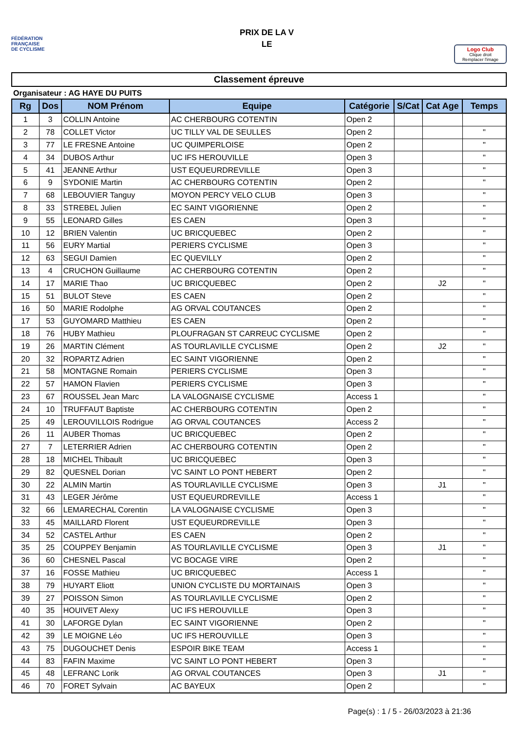FÉDÉRATION
FRANÇAISE
DE CYCLISME
PRIX DE LA V
LE
Logo Club
Clique droit
Remplacer l'image
Classement épreuve
Organisateur : AG HAYE DU PUITS
| Rg | Dos | NOM Prénom | Equipe | Catégorie | S/Cat | Cat Age | Temps |
| --- | --- | --- | --- | --- | --- | --- | --- |
| 1 | 3 | COLLIN Antoine | AC CHERBOURG COTENTIN | Open 2 | | | |
| 2 | 78 | COLLET Victor | UC TILLY VAL DE SEULLES | Open 2 | | | " |
| 3 | 77 | LE FRESNE Antoine | UC QUIMPERLOISE | Open 2 | | | " |
| 4 | 34 | DUBOS Arthur | UC IFS HEROUVILLE | Open 3 | | | " |
| 5 | 41 | JEANNE Arthur | UST EQUEURDREVILLE | Open 3 | | | " |
| 6 | 9 | SYDONIE Martin | AC CHERBOURG COTENTIN | Open 2 | | | " |
| 7 | 68 | LEBOUVIER Tanguy | MOYON PERCY VELO CLUB | Open 3 | | | " |
| 8 | 33 | STREBEL Julien | EC SAINT VIGORIENNE | Open 2 | | | " |
| 9 | 55 | LEONARD Gilles | ES CAEN | Open 3 | | | " |
| 10 | 12 | BRIEN Valentin | UC BRICQUEBEC | Open 2 | | | " |
| 11 | 56 | EURY Martial | PERIERS CYCLISME | Open 3 | | | " |
| 12 | 63 | SEGUI Damien | EC QUEVILLY | Open 2 | | | " |
| 13 | 4 | CRUCHON Guillaume | AC CHERBOURG COTENTIN | Open 2 | | | " |
| 14 | 17 | MARIE Thao | UC BRICQUEBEC | Open 2 | | J2 | " |
| 15 | 51 | BULOT Steve | ES CAEN | Open 2 | | | " |
| 16 | 50 | MARIE Rodolphe | AG ORVAL COUTANCES | Open 2 | | | " |
| 17 | 53 | GUYOMARD Matthieu | ES CAEN | Open 2 | | | " |
| 18 | 76 | HUBY Mathieu | PLOUFRAGAN ST CARREUC CYCLISME | Open 2 | | | " |
| 19 | 26 | MARTIN Clément | AS TOURLAVILLE CYCLISME | Open 2 | | J2 | " |
| 20 | 32 | ROPARTZ Adrien | EC SAINT VIGORIENNE | Open 2 | | | " |
| 21 | 58 | MONTAGNE Romain | PERIERS CYCLISME | Open 3 | | | " |
| 22 | 57 | HAMON Flavien | PERIERS CYCLISME | Open 3 | | | " |
| 23 | 67 | ROUSSEL Jean Marc | LA VALOGNAISE CYCLISME | Access 1 | | | " |
| 24 | 10 | TRUFFAUT Baptiste | AC CHERBOURG COTENTIN | Open 2 | | | " |
| 25 | 49 | LEROUVILLOIS Rodrigue | AG ORVAL COUTANCES | Access 2 | | | " |
| 26 | 11 | AUBER Thomas | UC BRICQUEBEC | Open 2 | | | " |
| 27 | 7 | LETERRIER Adrien | AC CHERBOURG COTENTIN | Open 2 | | | " |
| 28 | 18 | MICHEL Thibault | UC BRICQUEBEC | Open 3 | | | " |
| 29 | 82 | QUESNEL Dorian | VC SAINT LO PONT HEBERT | Open 2 | | | " |
| 30 | 22 | ALMIN Martin | AS TOURLAVILLE CYCLISME | Open 3 | | J1 | " |
| 31 | 43 | LEGER Jérôme | UST EQUEURDREVILLE | Access 1 | | | " |
| 32 | 66 | LEMARECHAL Corentin | LA VALOGNAISE CYCLISME | Open 3 | | | " |
| 33 | 45 | MAILLARD Florent | UST EQUEURDREVILLE | Open 3 | | | " |
| 34 | 52 | CASTEL Arthur | ES CAEN | Open 2 | | | " |
| 35 | 25 | COUPPEY Benjamin | AS TOURLAVILLE CYCLISME | Open 3 | | J1 | " |
| 36 | 60 | CHESNEL Pascal | VC BOCAGE VIRE | Open 2 | | | " |
| 37 | 16 | FOSSE Mathieu | UC BRICQUEBEC | Access 1 | | | " |
| 38 | 79 | HUYART Eliott | UNION CYCLISTE DU MORTAINAIS | Open 3 | | | " |
| 39 | 27 | POISSON Simon | AS TOURLAVILLE CYCLISME | Open 2 | | | " |
| 40 | 35 | HOUIVET Alexy | UC IFS HEROUVILLE | Open 3 | | | " |
| 41 | 30 | LAFORGE Dylan | EC SAINT VIGORIENNE | Open 2 | | | " |
| 42 | 39 | LE MOIGNE Léo | UC IFS HEROUVILLE | Open 3 | | | " |
| 43 | 75 | DUGOUCHET Denis | ESPOIR BIKE TEAM | Access 1 | | | " |
| 44 | 83 | FAFIN Maxime | VC SAINT LO PONT HEBERT | Open 3 | | | " |
| 45 | 48 | LEFRANC Lorik | AG ORVAL COUTANCES | Open 3 | | J1 | " |
| 46 | 70 | FORET Sylvain | AC BAYEUX | Open 2 | | | " |
Page(s) : 1 / 5 - 26/03/2023 à 21:36